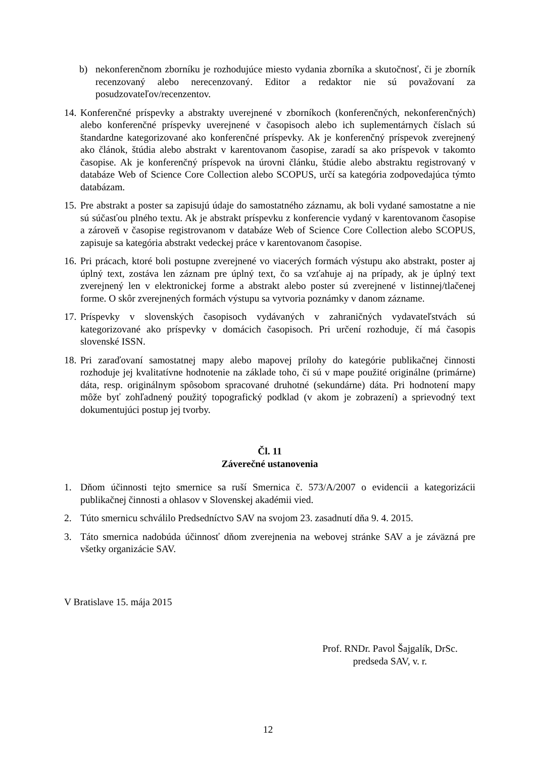b) nekonferenčnom zborníku je rozhodujúce miesto vydania zborníka a skutočnosť, či je zborník recenzovaný alebo nerecenzovaný. Editor a redaktor nie sú považovaní za posudzovateľov/recenzentov.
14. Konferenčné príspevky a abstrakty uverejnené v zborníkoch (konferenčných, nekonferenčných) alebo konferenčné príspevky uverejnené v časopisoch alebo ich suplementárnych číslach sú štandardne kategorizované ako konferenčné príspevky. Ak je konferenčný príspevok zverejnený ako článok, štúdia alebo abstrakt v karentovanom časopise, zaradí sa ako príspevok v takomto časopise. Ak je konferenčný príspevok na úrovni článku, štúdie alebo abstraktu registrovaný v databáze Web of Science Core Collection alebo SCOPUS, určí sa kategória zodpovedajúca týmto databázam.
15. Pre abstrakt a poster sa zapisujú údaje do samostatného záznamu, ak boli vydané samostatne a nie sú súčasťou plného textu. Ak je abstrakt príspevku z konferencie vydaný v karentovanom časopise a zároveň v časopise registrovanom v databáze Web of Science Core Collection alebo SCOPUS, zapisuje sa kategória abstrakt vedeckej práce v karentovanom časopise.
16. Pri prácach, ktoré boli postupne zverejnené vo viacerých formách výstupu ako abstrakt, poster aj úplný text, zostáva len záznam pre úplný text, čo sa vzťahuje aj na prípady, ak je úplný text zverejnený len v elektronickej forme a abstrakt alebo poster sú zverejnené v listinnej/tlačenej forme. O skôr zverejnených formách výstupu sa vytvoria poznámky v danom zázname.
17. Príspevky v slovenských časopisoch vydávaných v zahraničných vydavateľstvách sú kategorizované ako príspevky v domácich časopisoch. Pri určení rozhoduje, čí má časopis slovenské ISSN.
18. Pri zaraďovaní samostatnej mapy alebo mapovej prílohy do kategórie publikačnej činnosti rozhoduje jej kvalitatívne hodnotenie na základe toho, či sú v mape použité originálne (primárne) dáta, resp. originálnym spôsobom spracované druhotné (sekundárne) dáta. Pri hodnotení mapy môže byť zohľadnený použitý topografický podklad (v akom je zobrazení) a sprievodný text dokumentujúci postup jej tvorby.
Čl. 11
Záverečné ustanovenia
1. Dňom účinnosti tejto smernice sa ruší Smernica č. 573/A/2007 o evidencii a kategorizácii publikačnej činnosti a ohlasov v Slovenskej akadémii vied.
2. Túto smernicu schválilo Predsedníctvo SAV na svojom 23. zasadnutí dňa 9. 4. 2015.
3. Táto smernica nadobúda účinnosť dňom zverejnenia na webovej stránke SAV a je záväzná pre všetky organizácie SAV.
V Bratislave 15. mája 2015
Prof. RNDr. Pavol Šajgalík, DrSc.
predseda SAV, v. r.
12